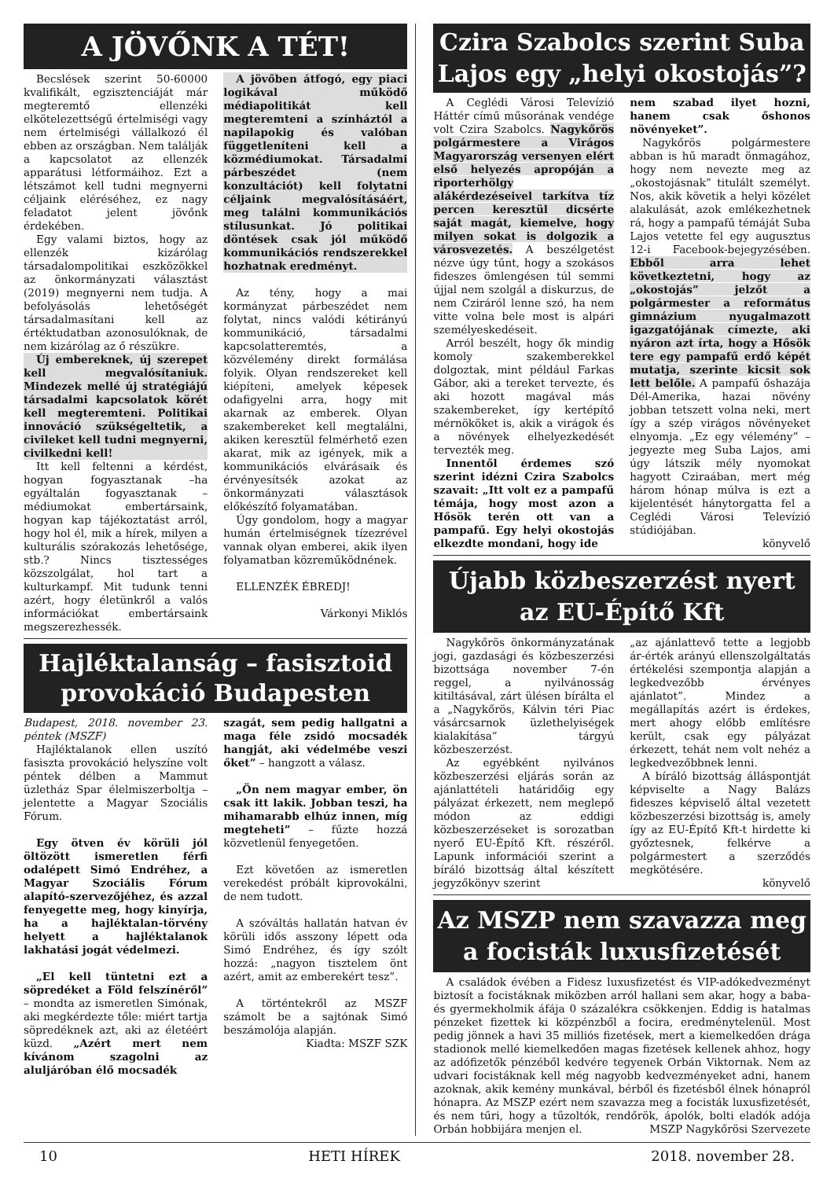A JÖVŐNK A TÉT!
Becslések szerint 50-60000 kvalifikált, egzisztenciáját már megteremtő ellenzéki elkötelezettségű értelmiségi vagy nem értelmiségi vállalkozó él ebben az országban. Nem találják a kapcsolatot az ellenzék apparátusi létformáihoz. Ezt a létszámot kell tudni megnyerni céljaink eléréséhez, ez nagy feladatot jelent jövőnk érdekében.
Egy valami biztos, hogy az ellenzék kizárólag társadalompolitikai eszközökkel az önkormányzati választást (2019) megnyerni nem tudja. A befolyásolás lehetőségét társadalmasítani kell az értéktudatban azonosulóknak, de nem kizárólag az ő részükre.
Új embereknek, új szerepet kell megvalósítaniuk. Mindezek mellé új stratégiájú társadalmi kapcsolatok körét kell megteremteni. Politikai innováció szükségeltetik, a civileket kell tudni megnyerni, civilkedni kell!
Itt kell feltenni a kérdést, hogyan fogyasztanak –ha egyáltalán fogyasztanak – médiumokat embertársaink, hogyan kap tájékoztatást arról, hogy hol él, mik a hírek, milyen a kulturális szórakozás lehetősége, stb.? Nincs tisztességes közszolgálat, hol tart a kulturkampf. Mit tudunk tenni azért, hogy életünkről a valós információkat embertársaink megszerezhessék.
A jövőben átfogó, egy piaci logikával működő médiapolitikát kell megteremteni a színháztól a napilapokig és valóban függetleníteni kell a közmédiumokat. Társadalmi párbeszédet (nem konzultációt) kell folytatni céljaink megvalósításáért, meg találni kommunikációs stílusunkat. Jó politikai döntések csak jól működő kommunikációs rendszerekkel hozhatnak eredményt.
Az tény, hogy a mai kormányzat párbeszédet nem folytat, nincs valódi kétirányú kommunikáció, társadalmi kapcsolatteremtés, a közvélemény direkt formálása folyik. Olyan rendszereket kell kiépíteni, amelyek képesek odafigyelni arra, hogy mit akarnak az emberek. Olyan szakembereket kell megtalálni, akiken keresztül felmérhető ezen akarat, mik az igények, mik a kommunikációs elvárásaik és érvényesítsék azokat az önkormányzati választások előkészítő folyamatában.
Úgy gondolom, hogy a magyar humán értelmiségnek tízezrével vannak olyan emberei, akik ilyen folyamatban közreműködnének.
ELLENZÉK ÉBREDJ!
Várkonyi Miklós
Hajléktalanság – fasisztoid provokáció Budapesten
Budapest, 2018. november 23. péntek (MSZF)
Hajléktalanok ellen uszító fasiszta provokáció helyszíne volt péntek délben a Mammut üzletház Spar élelmiszerboltja – jelentette a Magyar Szociális Fórum.
Egy ötven év körüli jól öltözött ismeretlen férfi odalépett Simó Endréhez, a Magyar Szociális Fórum alapító-szervezőjéhez, és azzal fenyegette meg, hogy kinyírja, ha a hajléktalan-törvény helyett a hajléktalanok lakhatási jogát védelmezi.
„El kell tüntetni ezt a söpredéket a Föld felszínéről” – mondta az ismeretlen Simónak, aki megkérdezte tőle: miért tartja söpredéknek azt, aki az életéért küzd. „Azért mert nem kívánom szagolni az aluljáróban élő mocsadék
szagát, sem pedig hallgatni a maga féle zsidó mocsadék hangját, aki védelmébe veszi őket” – hangzott a válasz.
„Ön nem magyar ember, ön csak itt lakik. Jobban teszi, ha mihamarabb elhúz innen, míg megteheti” – fűzte hozzá közvetlenül fenyegetően.
Ezt követően az ismeretlen verekedést próbált kiprovokálni, de nem tudott.
A szóváltás hallatán hatvan év körüli idős asszony lépett oda Simó Endréhez, és így szólt hozzá: „nagyon tisztelem önt azért, amit az emberekért tesz”.
A történtekről az MSZF számolt be a sajtónak Simó beszámolója alapján.
Kiadta: MSZF SZK
Czira Szabolcs szerint Suba Lajos egy „helyi okostojás”?
A Ceglédi Városi Televízió Háttér című műsorának vendége volt Czira Szabolcs. Nagykőrös polgármestere a Virágos Magyarország versenyen elért első helyezés apropóján a riporterhölgy alákérdezéseivel tarkítva tíz percen keresztül dicsérte saját magát, kiemelve, hogy milyen sokat is dolgozik a városvezetés. A beszélgetést nézve úgy tűnt, hogy a szokásos fideszes ömlengésen túl semmi újjal nem szolgál a diskurzus, de nem Cziráról lenne szó, ha nem vitte volna bele most is alpári személyeskedéseit.
Arról beszélt, hogy ők mindig komoly szakemberekkel dolgoztak, mint például Farkas Gábor, aki a tereket tervezte, és aki hozott magával más szakembereket, így kertépítő mérnököket is, akik a virágok és a növények elhelyezkedését tervezték meg.
Innentől érdemes szó szerint idézni Czira Szabolcs szavait: „Itt volt ez a pampafű témája, hogy most azon a Hősök terén ott van a pampafű. Egy helyi okostojás elkezdte mondani, hogy ide
nem szabad ilyet hozni, hanem csak őshonos növényeket”.
Nagykőrös polgármestere abban is hű maradt önmagához, hogy nem nevezte meg az „okostojásnak” titulált személyt. Nos, akik követik a helyi közélet alakulását, azok emlékezhetnek rá, hogy a pampafű témáját Suba Lajos vetette fel egy augusztus 12-i Facebook-bejegyzésében. Ebből arra lehet következtetni, hogy az „okostojás” jelzőt a polgármester a református gimnázium nyugalmazott igazgatójának címezte, aki nyáron azt írta, hogy a Hősök tere egy pampafű erdő képét mutatja, szerinte kicsit sok lett belőle. A pampafű őshazája Dél-Amerika, hazai növény jobban tetszett volna neki, mert így a szép virágos növényeket elnyomja. „Ez egy vélemény” – jegyezte meg Suba Lajos, ami úgy látszik mély nyomokat hagyott Cziraában, mert még három hónap múlva is ezt a kijelentését hánytorgatta fel a Ceglédi Városi Televízió stúdiójában.
könyvelő
Újabb közbeszerzést nyert az EU-Építő Kft
Nagykőrös önkormányzatának jogi, gazdasági és közbeszerzési bizottsága november 7-én reggel, a nyilvánosság kitiltásával, zárt ülésen bírálta el a „Nagykőrös, Kálvin téri Piac vásárcsarnok üzlethelyiségek kialakítása” tárgyú közbeszerzést.
Az egyébként nyilvános közbeszerzési eljárás során az ajánlattételi határidőig egy pályázat érkezett, nem meglepő módon az eddigi közbeszerzéseket is sorozatban nyerő EU-Építő Kft. részéről. Lapunk információi szerint a bíráló bizottság által készített jegyzőkönyv szerint
„az ajánlattevő tette a legjobb ár-érték arányú ellenszolgáltatás értékelési szempontja alapján a legkedvezőbb érvényes ajánlatot”. Mindez a megállapítás azért is érdekes, mert ahogy előbb említésre került, csak egy pályázat érkezett, tehát nem volt nehéz a legkedvezőbbnek lenni.
A bíráló bizottság álláspontját képviselte a Nagy Balázs fideszes képviselő által vezetett közbeszerzési bizottság is, amely így az EU-Építő Kft-t hirdette ki győztesnek, felkérve a polgármestert a szerződés megkötésére.
könyvelő
Az MSZP nem szavazza meg a focisták luxusfizetését
A családok évében a Fidesz luxusfizetést és VIP-adókedvezményt biztosít a focistáknak miközben arról hallani sem akar, hogy a baba- és gyermekholmik áfája 0 százalékra csökkenjen. Eddig is hatalmas pénzeket fizettek ki közpénzből a focira, eredménytelenül. Most pedig jönnek a havi 35 milliós fizetések, mert a kiemelkedően drága stadionok mellé kiemelkedően magas fizetések kellenek ahhoz, hogy az adófizetők pénzéből kedvére tegyenek Orbán Viktornak. Nem az udvari focistáknak kell még nagyobb kedvezményeket adni, hanem azoknak, akik kemény munkával, bérből és fizetésből élnek hónapról hónapra. Az MSZP ezért nem szavazza meg a focisták luxusfizetését, és nem tűri, hogy a tűzoltók, rendőrök, ápolók, bolti eladók adója Orbán hobbijára menjen el. MSZP Nagykőrösi Szervezete
10 HETI HÍREK 2018. november 28.